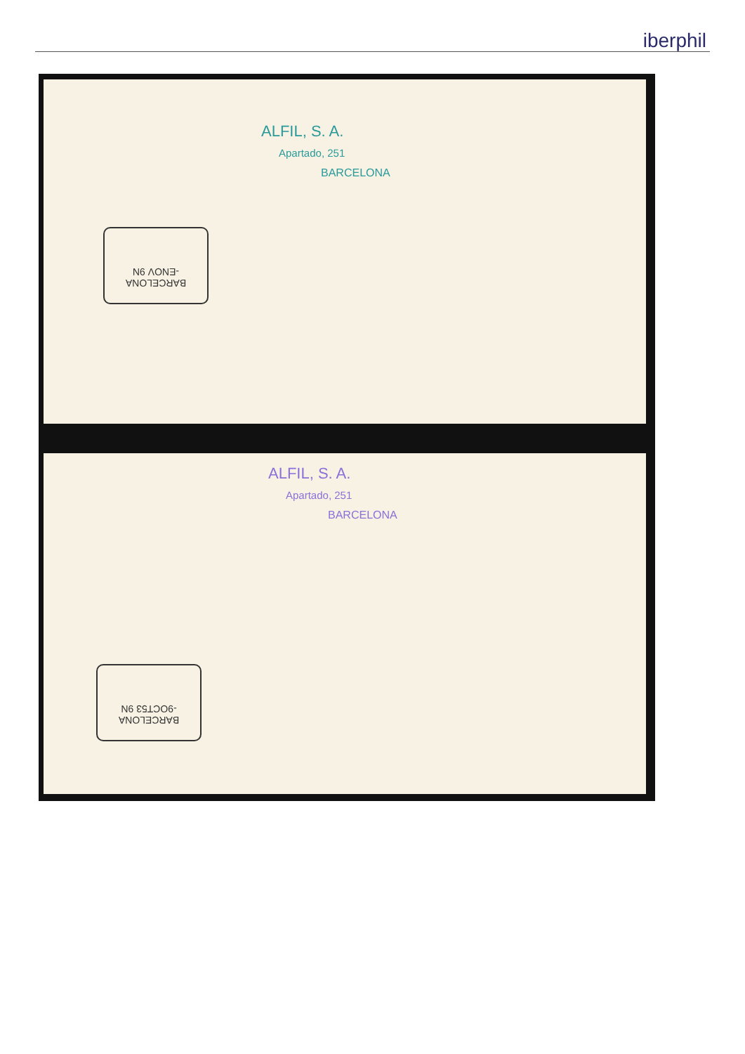iberphil
ALFIL, S. A.
Apartado, 251
BARCELONA
BARCELONA
-ENOV 9N
ALFIL, S. A.
Apartado, 251
BARCELONA
BARCELONA
-9OCT53 9N